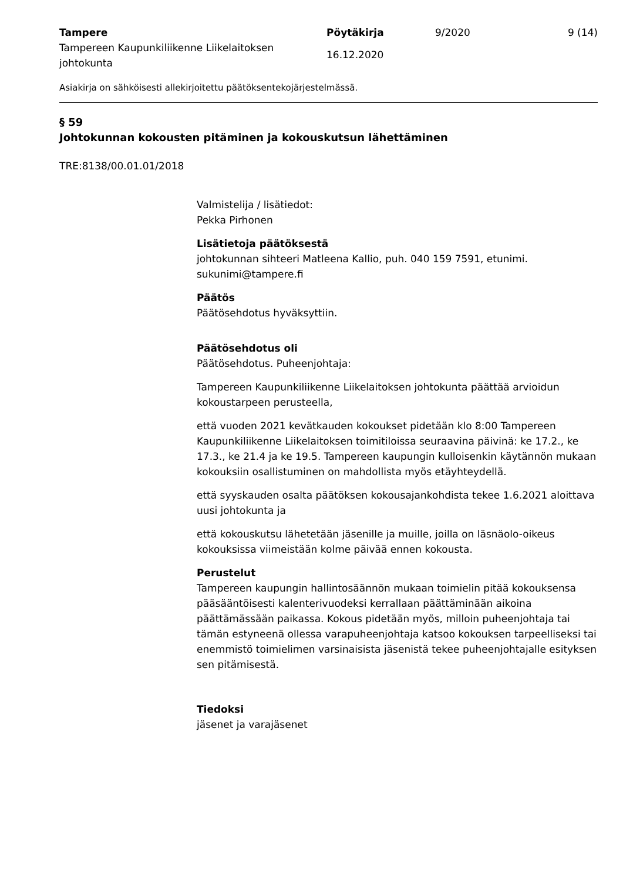Tampere
Tampereen Kaupunkiliikenne Liikelaitoksen johtokunta
Pöytäkirja
16.12.2020
9/2020 9 (14)
Asiakirja on sähköisesti allekirjoitettu päätöksentekojärjestelmässä.
§ 59
Johtokunnan kokousten pitäminen ja kokouskutsun lähettäminen
TRE:8138/00.01.01/2018
Valmistelija / lisätiedot:
Pekka Pirhonen
Lisätietoja päätöksestä
johtokunnan sihteeri Matleena Kallio, puh. 040 159 7591, etunimi.
sukunimi@tampere.fi
Päätös
Päätösehdotus hyväksyttiin.
Päätösehdotus oli
Päätösehdotus. Puheenjohtaja:
Tampereen Kaupunkiliikenne Liikelaitoksen johtokunta päättää arvioidun kokoustarpeen perusteella,
että vuoden 2021 kevätkauden kokoukset pidetään klo 8:00 Tampereen Kaupunkiliikenne Liikelaitoksen toimitiloissa seuraavina päivinä: ke 17.2., ke 17.3., ke 21.4 ja ke 19.5. Tampereen kaupungin kulloisenkin käytännön mukaan kokouksiin osallistuminen on mahdollista myös etäyhteydellä.
että syyskauden osalta päätöksen kokousajankohdista tekee 1.6.2021 aloittava uusi johtokunta ja
että kokouskutsu lähetetään jäsenille ja muille, joilla on läsnäolo-oikeus kokouksissa viimeistään kolme päivää ennen kokousta.
Perustelut
Tampereen kaupungin hallintosäännön mukaan toimielin pitää kokouksensa pääsääntöisesti kalenterivuodeksi kerrallaan päättäminään aikoina päättämässään paikassa. Kokous pidetään myös, milloin puheenjohtaja tai tämän estyneenä ollessa varapuheenjohtaja katsoo kokouksen tarpeelliseksi tai enemmistö toimielimen varsinaisista jäsenistä tekee puheenjohtajalle esityksen sen pitämisestä.
Tiedoksi
jäsenet ja varajäsenet